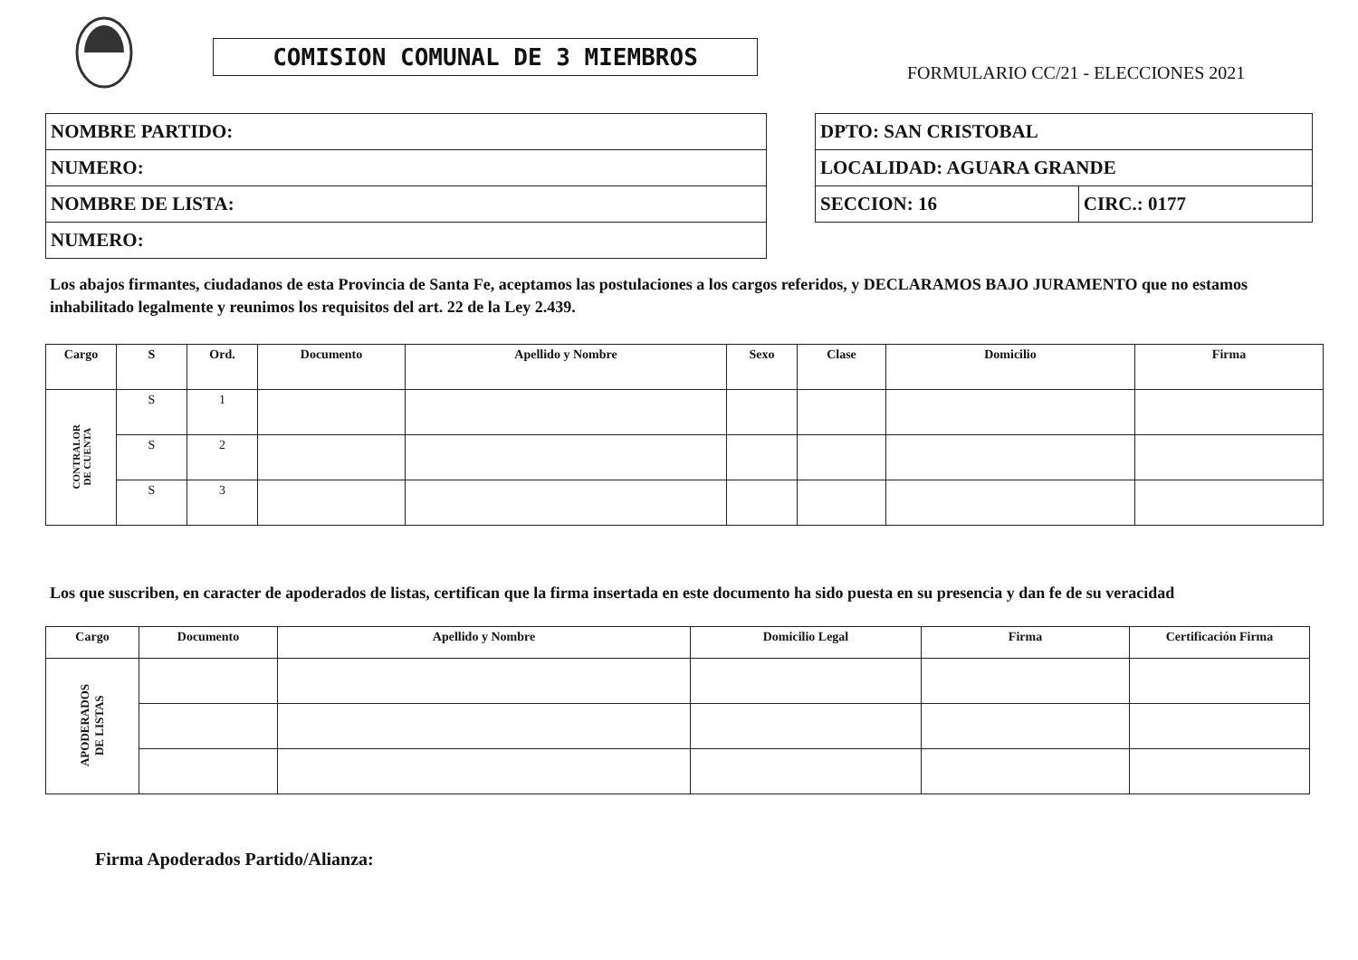COMISION COMUNAL DE 3 MIEMBROS
FORMULARIO CC/21 - ELECCIONES 2021
| NOMBRE PARTIDO: |
| NUMERO: |
| NOMBRE DE LISTA: |
| NUMERO: |
| DPTO: SAN CRISTOBAL | |
| LOCALIDAD: AGUARA GRANDE | |
| SECCION: 16 | CIRC.: 0177 |
Los abajos firmantes, ciudadanos de esta Provincia de Santa Fe, aceptamos las postulaciones a los cargos referidos, y DECLARAMOS BAJO JURAMENTO que no estamos inhabilitado legalmente y reunimos los requisitos del art. 22 de la Ley 2.439.
| Cargo | S | Ord. | Documento | Apellido y Nombre | Sexo | Clase | Domicilio | Firma |
| --- | --- | --- | --- | --- | --- | --- | --- | --- |
| CONTRALOR DE CUENTA | S | 1 | | | | | | |
| | S | 2 | | | | | | |
| | S | 3 | | | | | | |
Los que suscriben, en caracter de apoderados de listas, certifican que la firma insertada en este documento ha sido puesta en su presencia y dan fe de su veracidad
| Cargo | Documento | Apellido y Nombre | Domicilio Legal | Firma | Certificación Firma |
| --- | --- | --- | --- | --- | --- |
| APODERADOS DE LISTAS | | | | | |
Firma Apoderados Partido/Alianza: